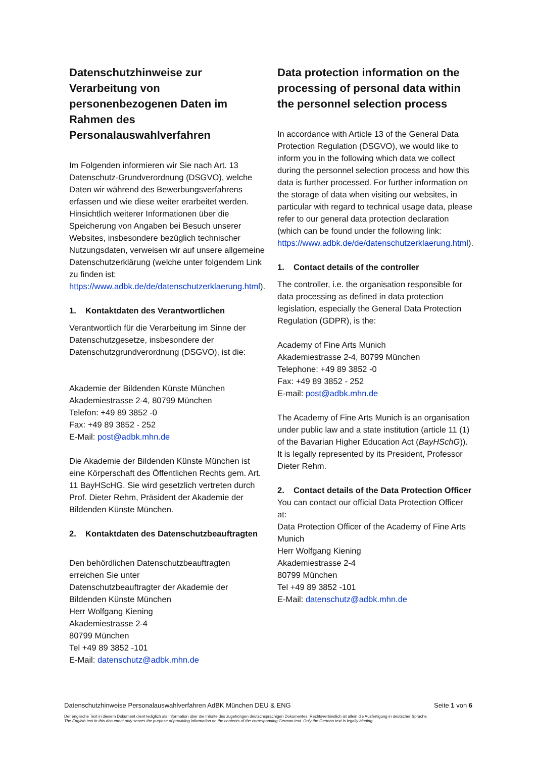Datenschutzhinweise zur Verarbeitung von personenbezogenen Daten im Rahmen des Personalauswahlverfahren
Im Folgenden informieren wir Sie nach Art. 13 Datenschutz-Grundverordnung (DSGVO), welche Daten wir während des Bewerbungsverfahrens erfassen und wie diese weiter erarbeitet werden. Hinsichtlich weiterer Informationen über die Speicherung von Angaben bei Besuch unserer Websites, insbesondere bezüglich technischer Nutzungsdaten, verweisen wir auf unsere allgemeine Datenschutzerklärung (welche unter folgendem Link zu finden ist: https://www.adbk.de/de/datenschutzerklaerung.html).
1. Kontaktdaten des Verantwortlichen
Verantwortlich für die Verarbeitung im Sinne der Datenschutzgesetze, insbesondere der Datenschutzgrundverordnung (DSGVO), ist die:
Akademie der Bildenden Künste München
Akademiestrasse 2-4, 80799 München
Telefon: +49 89 3852 -0
Fax: +49 89 3852 - 252
E-Mail: post@adbk.mhn.de
Die Akademie der Bildenden Künste München ist eine Körperschaft des Öffentlichen Rechts gem. Art. 11 BayHScHG. Sie wird gesetzlich vertreten durch Prof. Dieter Rehm, Präsident der Akademie der Bildenden Künste München.
2. Kontaktdaten des Datenschutzbeauftragten
Den behördlichen Datenschutzbeauftragten erreichen Sie unter
Datenschutzbeauftragter der Akademie der Bildenden Künste München
Herr Wolfgang Kiening
Akademiestrasse 2-4
80799 München
Tel +49 89 3852 -101
E-Mail: datenschutz@adbk.mhn.de
Data protection information on the processing of personal data within the personnel selection process
In accordance with Article 13 of the General Data Protection Regulation (DSGVO), we would like to inform you in the following which data we collect during the personnel selection process and how this data is further processed. For further information on the storage of data when visiting our websites, in particular with regard to technical usage data, please refer to our general data protection declaration (which can be found under the following link: https://www.adbk.de/de/datenschutzerklaerung.html).
1. Contact details of the controller
The controller, i.e. the organisation responsible for data processing as defined in data protection legislation, especially the General Data Protection Regulation (GDPR), is the:
Academy of Fine Arts Munich
Akademiestrasse 2-4, 80799 München
Telephone: +49 89 3852 -0
Fax: +49 89 3852 - 252
E-mail: post@adbk.mhn.de
The Academy of Fine Arts Munich is an organisation under public law and a state institution (article 11 (1) of the Bavarian Higher Education Act (BayHSchG)). It is legally represented by its President, Professor Dieter Rehm.
2. Contact details of the Data Protection Officer
You can contact our official Data Protection Officer at:
Data Protection Officer of the Academy of Fine Arts Munich
Herr Wolfgang Kiening
Akademiestrasse 2-4
80799 München
Tel +49 89 3852 -101
E-Mail: datenschutz@adbk.mhn.de
Seite 1 von 6 Datenschutzhinweise Personalauswahlverfahren AdBK München DEU & ENG
Der englische Text in diesem Dokument dient lediglich als Information über die Inhalte des zugehörigen deutschsprachigen Dokumentes. Rechtsverbindlich ist allein die Ausfertigung in deutscher Sprache.
The English text in this document only serves the purpose of providing information on the contents of the corresponding German text. Only the German text is legally binding.